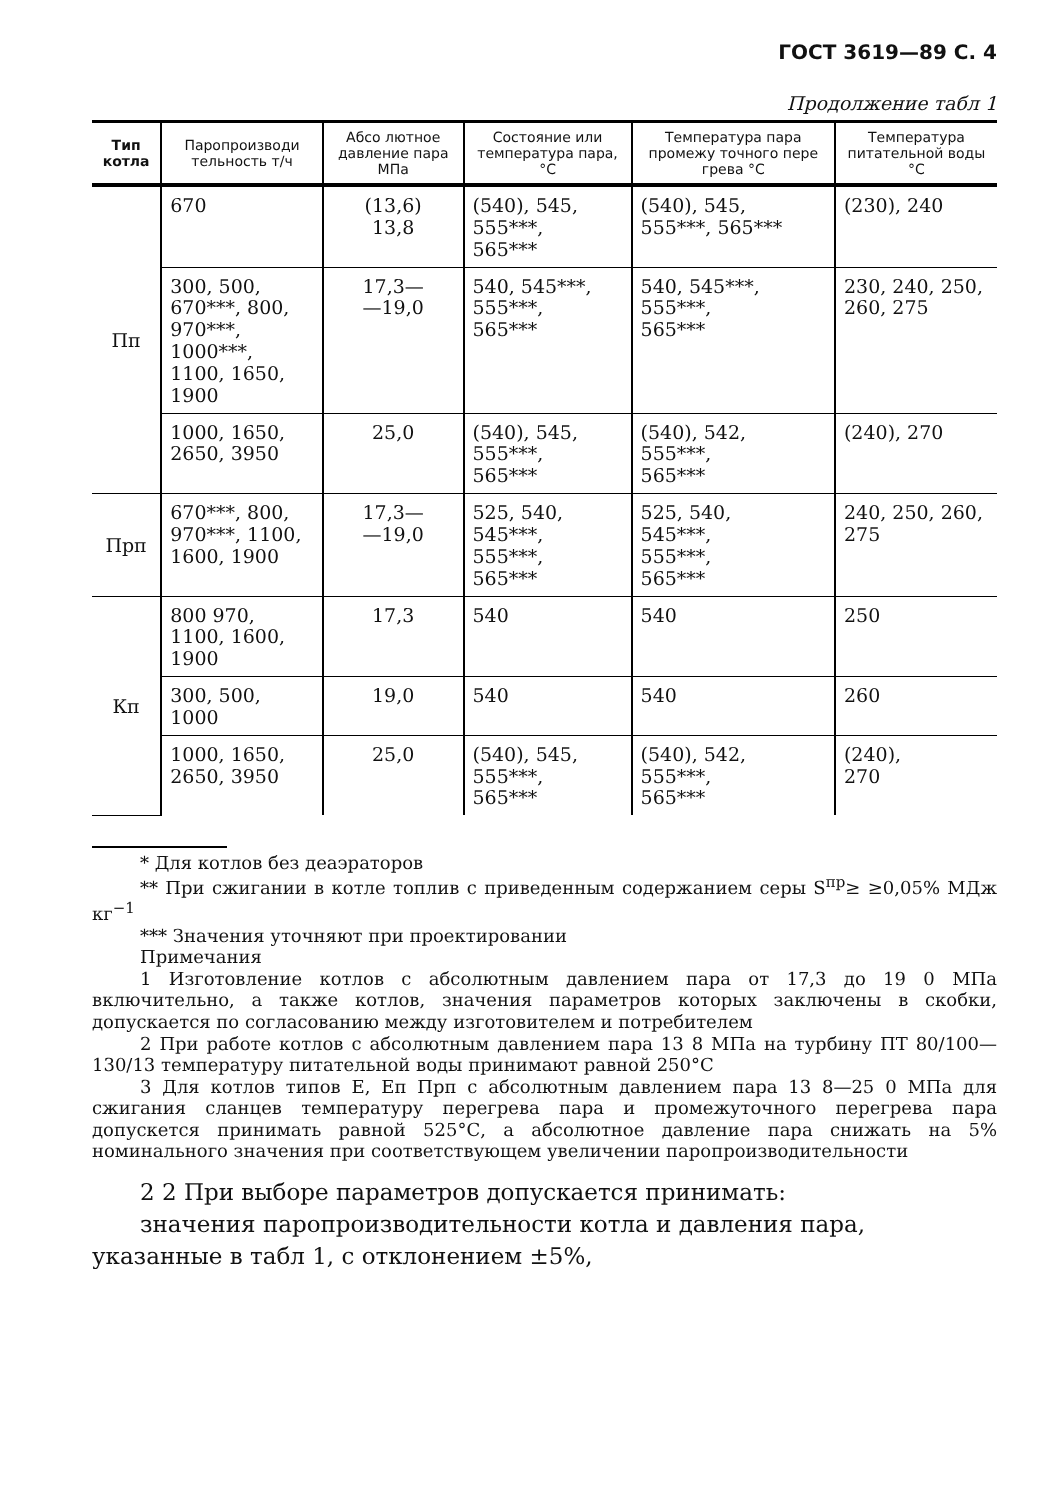ГОСТ 3619—89 С. 4
Продолжение табл 1
| Тип котла | Паропроизводи тельность т/ч | Абсо лютное давление пара МПа | Состояние или температура пара, °С | Температура пара промежу точного пере грева °С | Температура питательной воды °С |
| --- | --- | --- | --- | --- | --- |
| Пп | 670 | (13,6) 13,8 | (540), 545, 555***, 565*** | (540), 545, 555***, 565*** | (230), 240 |
| | 300, 500, 670***, 800, 970***, 1000***, 1100, 1650, 1900 | 17,3— —19,0 | 540, 545***, 555***, 565*** | 540, 545***, 555***, 565*** | 230, 240, 250, 260, 275 |
| | 1000, 1650, 2650, 3950 | 25,0 | (540), 545, 555***, 565*** | (540), 542, 555***, 565*** | (240), 270 |
| Прп | 670***, 800, 970***, 1100, 1600, 1900 | 17,3— —19,0 | 525, 540, 545***, 555***, 565*** | 525, 540, 545***, 555***, 565*** | 240, 250, 260, 275 |
| Кп | 800 970, 1100, 1600, 1900 | 17,3 | 540 | 540 | 250 |
| | 300, 500, 1000 | 19,0 | 540 | 540 | 260 |
| | 1000, 1650, 2650, 3950 | 25,0 | (540), 545, 555***, 565*** | (540), 542, 555***, 565*** | (240), 270 |
* Для котлов без деаэраторов
** При сжигании в котле топлив с приведенным содержанием серы S<sup>пр</sup>≥ ≥0,05% МДж кг<sup>−1</sup>
*** Значения уточняют при проектировании
Примечания
1 Изготовление котлов с абсолютным давлением пара от 17,3 до 19 0 МПа включительно, а также котлов, значения параметров которых заключены в скобки, допускается по согласованию между изготовителем и потребителем
2 При работе котлов с абсолютным давлением пара 13 8 МПа на турбину ПТ 80/100—130/13 температуру питательной воды принимают равной 250°С
3 Для котлов типов Е, Еп Прп с абсолютным давлением пара 13 8—25 0 МПа для сжигания сланцев температуру перегрева пара и промежуточного перегрева пара допускется принимать равной 525°С, а абсолютное давление пара снижать на 5% номинального значения при соответствующем увеличении паропроизводительности
2 2 При выборе параметров допускается принимать:
значения паропроизводительности котла и давления пара, указанные в табл 1, с отклонением ±5%,